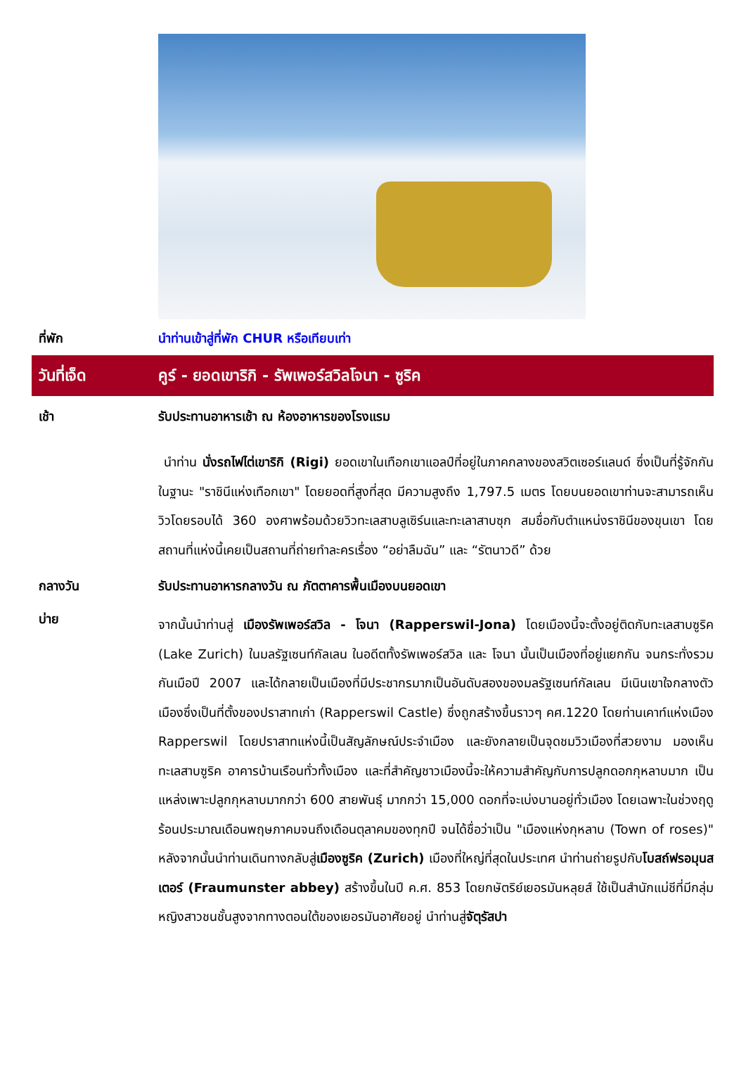ที่พัก นำท่านเข้าสู่ที่พัก CHUR หรือเทียบเท่า
วันที่เจ็ด
คูร์ - ยอดเขาริกิ - รัพเพอร์สวิลโจนา - ซูริค
เช้า รับประทานอาหารเช้า ณ ห้องอาหารของโรงแรม
นำท่าน นั่งรถไฟไต่เขาริกิ (Rigi) ยอดเขาในเทือกเขาแอลป์ที่อยู่ในภาคกลางของสวิตเซอร์แลนด์ ซึ่งเป็นที่รู้จักกันในฐานะ "ราชินีแห่งเทือกเขา" โดยยอดที่สูงที่สุด มีความสูงถึง 1,797.5 เมตร โดยบนยอดเขาท่านจะสามารถเห็นวิวโดยรอบได้ 360 องศาพร้อมด้วยวิวทะเลสาบลูเซิร์นและทะเลาสาบซุก สมชื่อกับตำแหน่งราชินีของขุนเขา โดยสถานที่แห่งนี้เคยเป็นสถานที่ถ่ายทำละครเรื่อง “อย่าลืมฉัน” และ “รัตนาวดี” ด้วย
กลางวัน รับประทานอาหารกลางวัน ณ ภัตตาคารพื้นเมืองบนยอดเขา
บ่าย
จากนั้นนำท่านสู่ เมืองรัพเพอร์สวิล - โจนา (Rapperswil-Jona) โดยเมืองนี้จะตั้งอยู่ติดกับทะเลสาบซูริค (Lake Zurich) ในมลรัฐเซนท์กัลเลน ในอดีตทั้งรัพเพอร์สวิล และ โจนา นั้นเป็นเมืองที่อยู่แยกกัน จนกระทั่งรวมกันเมือปี 2007 และได้กลายเป็นเมืองที่มีประชากรมากเป็นอันดับสองของมลรัฐเซนท์กัลเลน มีเนินเขาใจกลางตัวเมืองซึ่งเป็นที่ตั้งของปราสาทเก่า (Rapperswil Castle) ซึ่งถูกสร้างขึ้นราวๆ คศ.1220 โดยท่านเคาท์แห่งเมือง Rapperswil โดยปราสาทแห่งนี้เป็นสัญลักษณ์ประจำเมือง และยังกลายเป็นจุดชมวิวเมืองที่สวยงาม มองเห็นทะเลสาบซูริค อาคารบ้านเรือนทั่วทั้งเมือง และที่สำคัญชาวเมืองนี้จะให้ความสำคัญกับการปลูกดอกกุหลาบมาก เป็นแหล่งเพาะปลูกกุหลาบมากกว่า 600 สายพันธุ์ มากกว่า 15,000 ดอกที่จะเบ่งบานอยู่ทั่วเมือง โดยเฉพาะในช่วงฤดูร้อนประมาณเดือนพฤษภาคมจนถึงเดือนตุลาคมของทุกปี จนได้ชื่อว่าเป็น "เมืองแห่งกุหลาบ (Town of roses)" หลังจากนั้นนำท่านเดินทางกลับสู่เมืองซูริค (Zurich) เมืองที่ใหญ่ที่สุดในประเทศ นำท่านถ่ายรูปกับโบสถ์ฟรอมุนสเตอร์ (Fraumunster abbey) สร้างขึ้นในปี ค.ศ. 853 โดยกษัตริย์เยอรมันหลุยส์ ใช้เป็นสำนักแม่ชีที่มีกลุ่มหญิงสาวชนชั้นสูงจากทางตอนใต้ของเยอรมันอาศัยอยู่ นำท่านสู่จัตุรัสปา